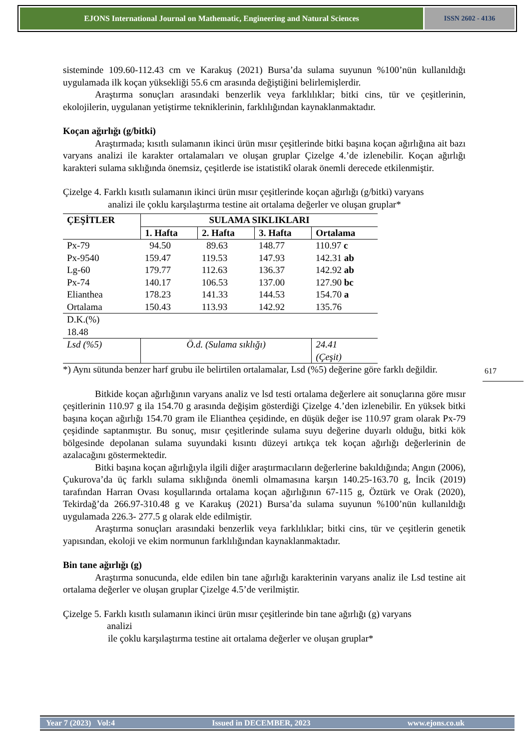EJONS International Journal on Mathematic, Engineering and Natural Sciences
ISSN 2602 - 4136
sisteminde 109.60-112.43 cm ve Karakuş (2021) Bursa’da sulama suyunun %100’nün kullanıldığı uygulamada ilk koçan yüksekliği 55.6 cm arasında değiştiğini belirlemişlerdir.
Araştırma sonuçları arasındaki benzerlik veya farklılıklar; bitki cins, tür ve çeşitlerinin, ekolojilerin, uygulanan yetiştirme tekniklerinin, farklılığından kaynaklanmaktadır.
Koçan ağırlığı (g/bitki)
Araştırmada; kısıtlı sulamanın ikinci ürün mısır çeşitlerinde bitki başına koçan ağırlığına ait bazı varyans analizi ile karakter ortalamaları ve oluşan gruplar Çizelge 4.’de izlenebilir. Koçan ağırlığı karakteri sulama sıklığında önemsiz, çeşitlerde ise istatistikî olarak önemli derecede etkilenmiştir.
Çizelge 4. Farklı kısıtlı sulamanın ikinci ürün mısır çeşitlerinde koçan ağırlığı (g/bitki) varyans
analizi ile çoklu karşılaştırma testine ait ortalama değerler ve oluşan gruplar*
| ÇEŞİTLER | SULAMA SIKLIKLARI | | | |
| --- | --- | --- | --- | --- |
| | 1. Hafta | 2. Hafta | 3. Hafta | Ortalama |
| Px-79 | 94.50 | 89.63 | 148.77 | 110.97 c |
| Px-9540 | 159.47 | 119.53 | 147.93 | 142.31 ab |
| Lg-60 | 179.77 | 112.63 | 136.37 | 142.92 ab |
| Px-74 | 140.17 | 106.53 | 137.00 | 127.90 bc |
| Elianthea | 178.23 | 141.33 | 144.53 | 154.70 a |
| Ortalama | 150.43 | 113.93 | 142.92 | 135.76 |
| D.K.(%) 18.48 | | | | |
| Lsd (%5) | Ö.d. (Sulama sıklığı) | | | 24.41 (Çeşit) |
*) Aynı sütunda benzer harf grubu ile belirtilen ortalamalar, Lsd (%5) değerine göre farklı değildir.
Bitkide koçan ağırlığının varyans analiz ve lsd testi ortalama değerlere ait sonuçlarına göre mısır çeşitlerinin 110.97 g ila 154.70 g arasında değişim gösterdiği Çizelge 4.’den izlenebilir. En yüksek bitki başına koçan ağırlığı 154.70 gram ile Elianthea çeşidinde, en düşük değer ise 110.97 gram olarak Px-79 çeşidinde saptanmıştır. Bu sonuç, mısır çeşitlerinde sulama suyu değerine duyarlı olduğu, bitki kök bölgesinde depolanan sulama suyundaki kısıntı düzeyi artıkça tek koçan ağırlığı değerlerinin de azalacağını göstermektedir.
Bitki başına koçan ağırlığıyla ilgili diğer araştırmacıların değerlerine bakıldığında; Angın (2006), Çukurova’da üç farklı sulama sıklığında önemli olmamasına karşın 140.25-163.70 g, İncik (2019) tarafından Harran Ovası koşullarında ortalama koçan ağırlığının 67-115 g, Öztürk ve Orak (2020), Tekirdağ’da 266.97-310.48 g ve Karakuş (2021) Bursa’da sulama suyunun %100’nün kullanıldığı uygulamada 226.3- 277.5 g olarak elde edilmiştir.
Araştırma sonuçları arasındaki benzerlik veya farklılıklar; bitki cins, tür ve çeşitlerin genetik yapısından, ekoloji ve ekim normunun farklılığından kaynaklanmaktadır.
Bin tane ağırlığı (g)
Araştırma sonucunda, elde edilen bin tane ağırlığı karakterinin varyans analiz ile Lsd testine ait ortalama değerler ve oluşan gruplar Çizelge 4.5’de verilmiştir.
Çizelge 5. Farklı kısıtlı sulamanın ikinci ürün mısır çeşitlerinde bin tane ağırlığı (g) varyans
analizi
ile çoklu karşılaştırma testine ait ortalama değerler ve oluşan gruplar*
617
Year 7 (2023) Vol:4 Issued in DECEMBER, 2023 www.ejons.co.uk